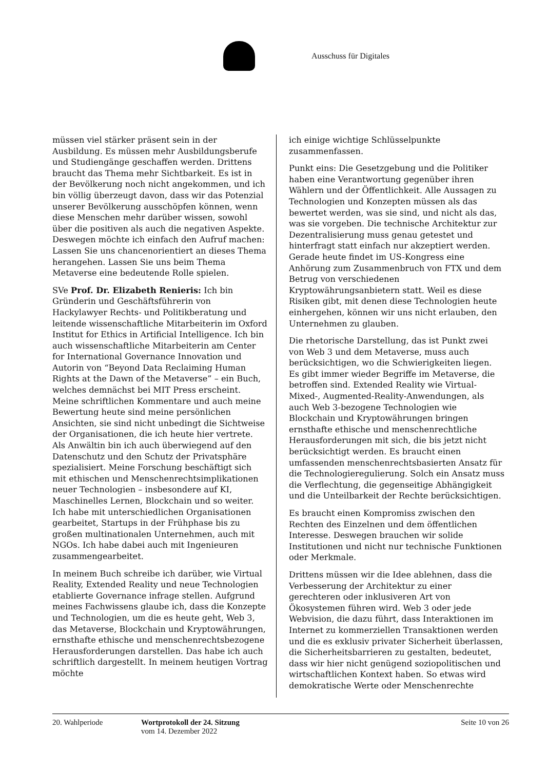Ausschuss für Digitales
müssen viel stärker präsent sein in der Ausbildung. Es müssen mehr Ausbildungsberufe und Studiengänge geschaffen werden. Drittens braucht das Thema mehr Sichtbarkeit. Es ist in der Bevölkerung noch nicht angekommen, und ich bin völlig überzeugt davon, dass wir das Potenzial unserer Bevölkerung ausschöpfen können, wenn diese Menschen mehr darüber wissen, sowohl über die positiven als auch die negativen Aspekte. Deswegen möchte ich einfach den Aufruf machen: Lassen Sie uns chancenorientiert an dieses Thema herangehen. Lassen Sie uns beim Thema Metaverse eine bedeutende Rolle spielen.
SVe Prof. Dr. Elizabeth Renieris: Ich bin Gründerin und Geschäftsführerin von Hackylawyer Rechts- und Politikberatung und leitende wissenschaftliche Mitarbeiterin im Oxford Institut for Ethics in Artificial Intelligence. Ich bin auch wissenschaftliche Mitarbeiterin am Center for International Governance Innovation und Autorin von “Beyond Data Reclaiming Human Rights at the Dawn of the Metaverse” – ein Buch, welches demnächst bei MIT Press erscheint. Meine schriftlichen Kommentare und auch meine Bewertung heute sind meine persönlichen Ansichten, sie sind nicht unbedingt die Sichtweise der Organisationen, die ich heute hier vertrete. Als Anwältin bin ich auch überwiegend auf den Datenschutz und den Schutz der Privatsphäre spezialisiert. Meine Forschung beschäftigt sich mit ethischen und Menschenrechtsimplikationen neuer Technologien – insbesondere auf KI, Maschinelles Lernen, Blockchain und so weiter. Ich habe mit unterschiedlichen Organisationen gearbeitet, Startups in der Frühphase bis zu großen multinationalen Unternehmen, auch mit NGOs. Ich habe dabei auch mit Ingenieuren zusammengearbeitet.
In meinem Buch schreibe ich darüber, wie Virtual Reality, Extended Reality und neue Technologien etablierte Governance infrage stellen. Aufgrund meines Fachwissens glaube ich, dass die Konzepte und Technologien, um die es heute geht, Web 3, das Metaverse, Blockchain und Kryptowährungen, ernsthafte ethische und menschenrechtsbezogene Herausforderungen darstellen. Das habe ich auch schriftlich dargestellt. In meinem heutigen Vortrag möchte
ich einige wichtige Schlüsselpunkte zusammenfassen.
Punkt eins: Die Gesetzgebung und die Politiker haben eine Verantwortung gegenüber ihren Wählern und der Öffentlichkeit. Alle Aussagen zu Technologien und Konzepten müssen als das bewertet werden, was sie sind, und nicht als das, was sie vorgeben. Die technische Architektur zur Dezentralisierung muss genau getestet und hinterfragt statt einfach nur akzeptiert werden. Gerade heute findet im US-Kongress eine Anhörung zum Zusammenbruch von FTX und dem Betrug von verschiedenen Kryptowährungsanbietern statt. Weil es diese Risiken gibt, mit denen diese Technologien heute einhergehen, können wir uns nicht erlauben, den Unternehmen zu glauben.
Die rhetorische Darstellung, das ist Punkt zwei von Web 3 und dem Metaverse, muss auch berücksichtigen, wo die Schwierigkeiten liegen. Es gibt immer wieder Begriffe im Metaverse, die betroffen sind. Extended Reality wie Virtual-Mixed-, Augmented-Reality-Anwendungen, als auch Web 3-bezogene Technologien wie Blockchain und Kryptowährungen bringen ernsthafte ethische und menschenrechtliche Herausforderungen mit sich, die bis jetzt nicht berücksichtigt werden. Es braucht einen umfassenden menschenrechtsbasierten Ansatz für die Technologieregulierung. Solch ein Ansatz muss die Verflechtung, die gegenseitige Abhängigkeit und die Unteilbarkeit der Rechte berücksichtigen.
Es braucht einen Kompromiss zwischen den Rechten des Einzelnen und dem öffentlichen Interesse. Deswegen brauchen wir solide Institutionen und nicht nur technische Funktionen oder Merkmale.
Drittens müssen wir die Idee ablehnen, dass die Verbesserung der Architektur zu einer gerechteren oder inklusiveren Art von Ökosystemen führen wird. Web 3 oder jede Webvision, die dazu führt, dass Interaktionen im Internet zu kommerziellen Transaktionen werden und die es exklusiv privater Sicherheit überlassen, die Sicherheitsbarrieren zu gestalten, bedeutet, dass wir hier nicht genügend soziopolitischen und wirtschaftlichen Kontext haben. So etwas wird demokratische Werte oder Menschenrechte
20. Wahlperiode Wortprotokoll der 24. Sitzung
vom 14. Dezember 2022
Seite 10 von 26